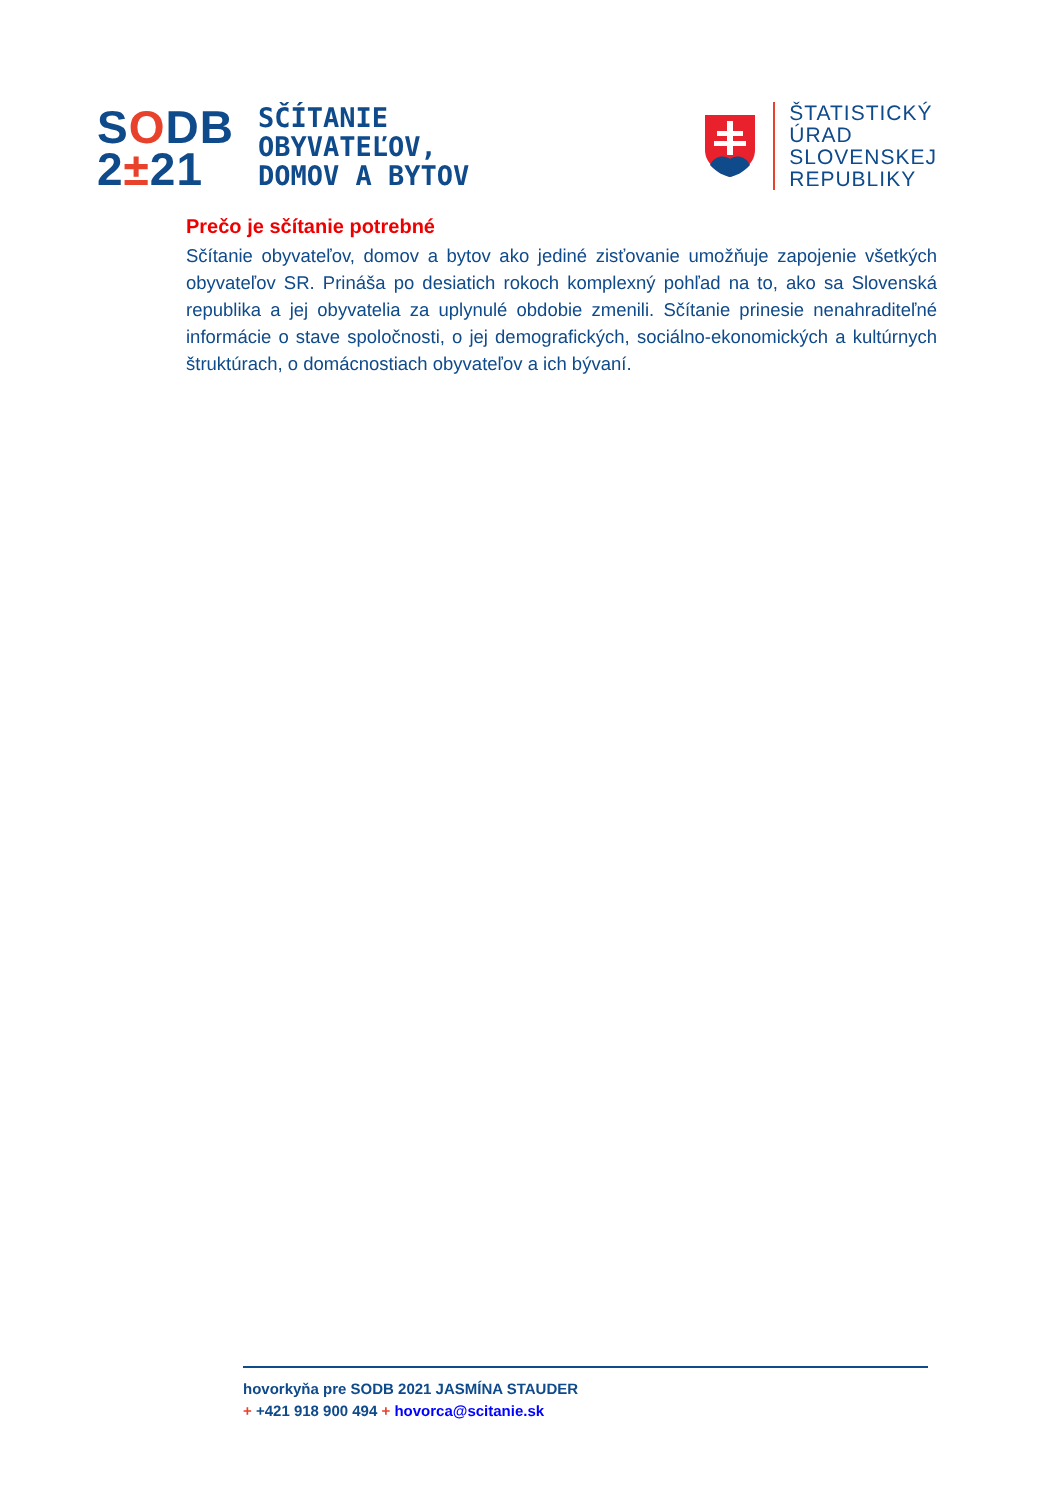SODB
2±21
SČÍTANIE
OBYVATEĽOV,
DOMOV A BYTOV
ŠTATISTICKÝ
ÚRAD
SLOVENSKEJ
REPUBLIKY
Prečo je sčítanie potrebné
Sčítanie obyvateľov, domov a bytov ako jediné zisťovanie umožňuje zapojenie všetkých obyvateľov SR. Prináša po desiatich rokoch komplexný pohľad na to, ako sa Slovenská republika a jej obyvatelia za uplynulé obdobie zmenili. Sčítanie prinesie nenahraditeľné informácie o stave spoločnosti, o jej demografických, sociálno-ekonomických a kultúrnych štruktúrach, o domácnostiach obyvateľov a ich bývaní.
hovorkyňa pre SODB 2021 JASMÍNA STAUDER
+ +421 918 900 494 + hovorca@scitanie.sk